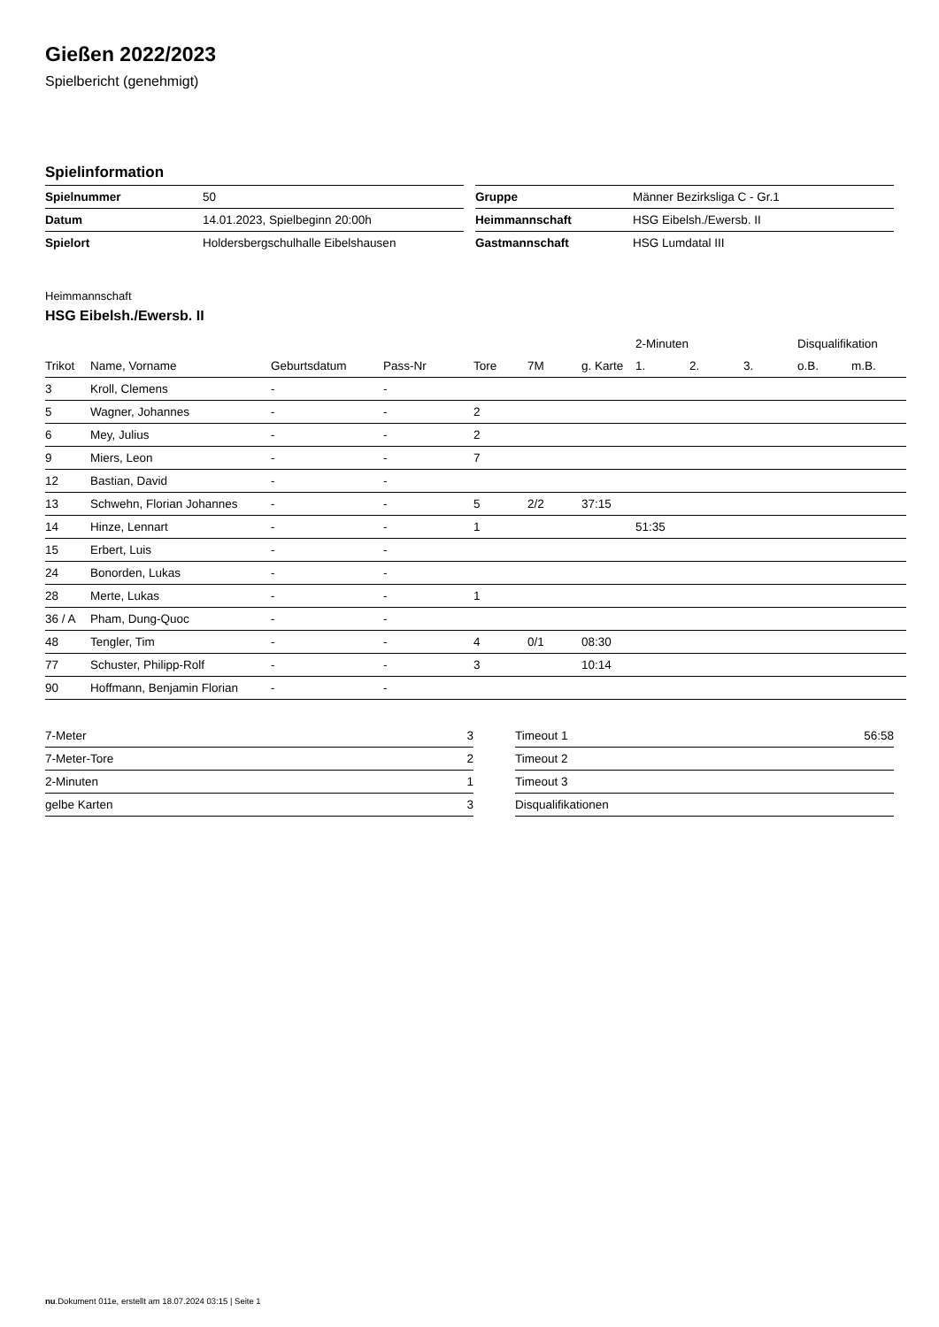Gießen 2022/2023
Spielbericht (genehmigt)
Spielinformation
| Spielnummer | 50 |
| Datum | 14.01.2023, Spielbeginn 20:00h |
| Spielort | Holdersbergschulhalle Eibelshausen |
| Gruppe | Männer Bezirksliga C - Gr.1 |
| Heimmannschaft | HSG Eibelsh./Ewersb. II |
| Gastmannschaft | HSG Lumdatal III |
Heimmannschaft
HSG Eibelsh./Ewersb. II
| | | | | | | | 2-Minuten | | | Disqualifikation | |
| --- | --- | --- | --- | --- | --- | --- | --- | --- | --- | --- | --- |
| Trikot | Name, Vorname | Geburtsdatum | Pass-Nr | Tore | 7M | g. Karte | 1. | 2. | 3. | o.B. | m.B. |
| 3 | Kroll, Clemens | - | - | | | | | | | | |
| 5 | Wagner, Johannes | - | - | 2 | | | | | | | |
| 6 | Mey, Julius | - | - | 2 | | | | | | | |
| 9 | Miers, Leon | - | - | 7 | | | | | | | |
| 12 | Bastian, David | - | - | | | | | | | | |
| 13 | Schwehn, Florian Johannes | - | - | 5 | 2/2 | 37:15 | | | | | |
| 14 | Hinze, Lennart | - | - | 1 | | | 51:35 | | | | |
| 15 | Erbert, Luis | - | - | | | | | | | | |
| 24 | Bonorden, Lukas | - | - | | | | | | | | |
| 28 | Merte, Lukas | - | - | 1 | | | | | | | |
| 36 / A | Pham, Dung-Quoc | - | - | | | | | | | | |
| 48 | Tengler, Tim | - | - | 4 | 0/1 | 08:30 | | | | | |
| 77 | Schuster, Philipp-Rolf | - | - | 3 | | 10:14 | | | | | |
| 90 | Hoffmann, Benjamin Florian | - | - | | | | | | | | |
| 7-Meter | 3 |
| 7-Meter-Tore | 2 |
| 2-Minuten | 1 |
| gelbe Karten | 3 |
| Timeout 1 | 56:58 |
| Timeout 2 | |
| Timeout 3 | |
| Disqualifikationen | |
nu.Dokument 011e, erstellt am 18.07.2024 03:15 | Seite 1